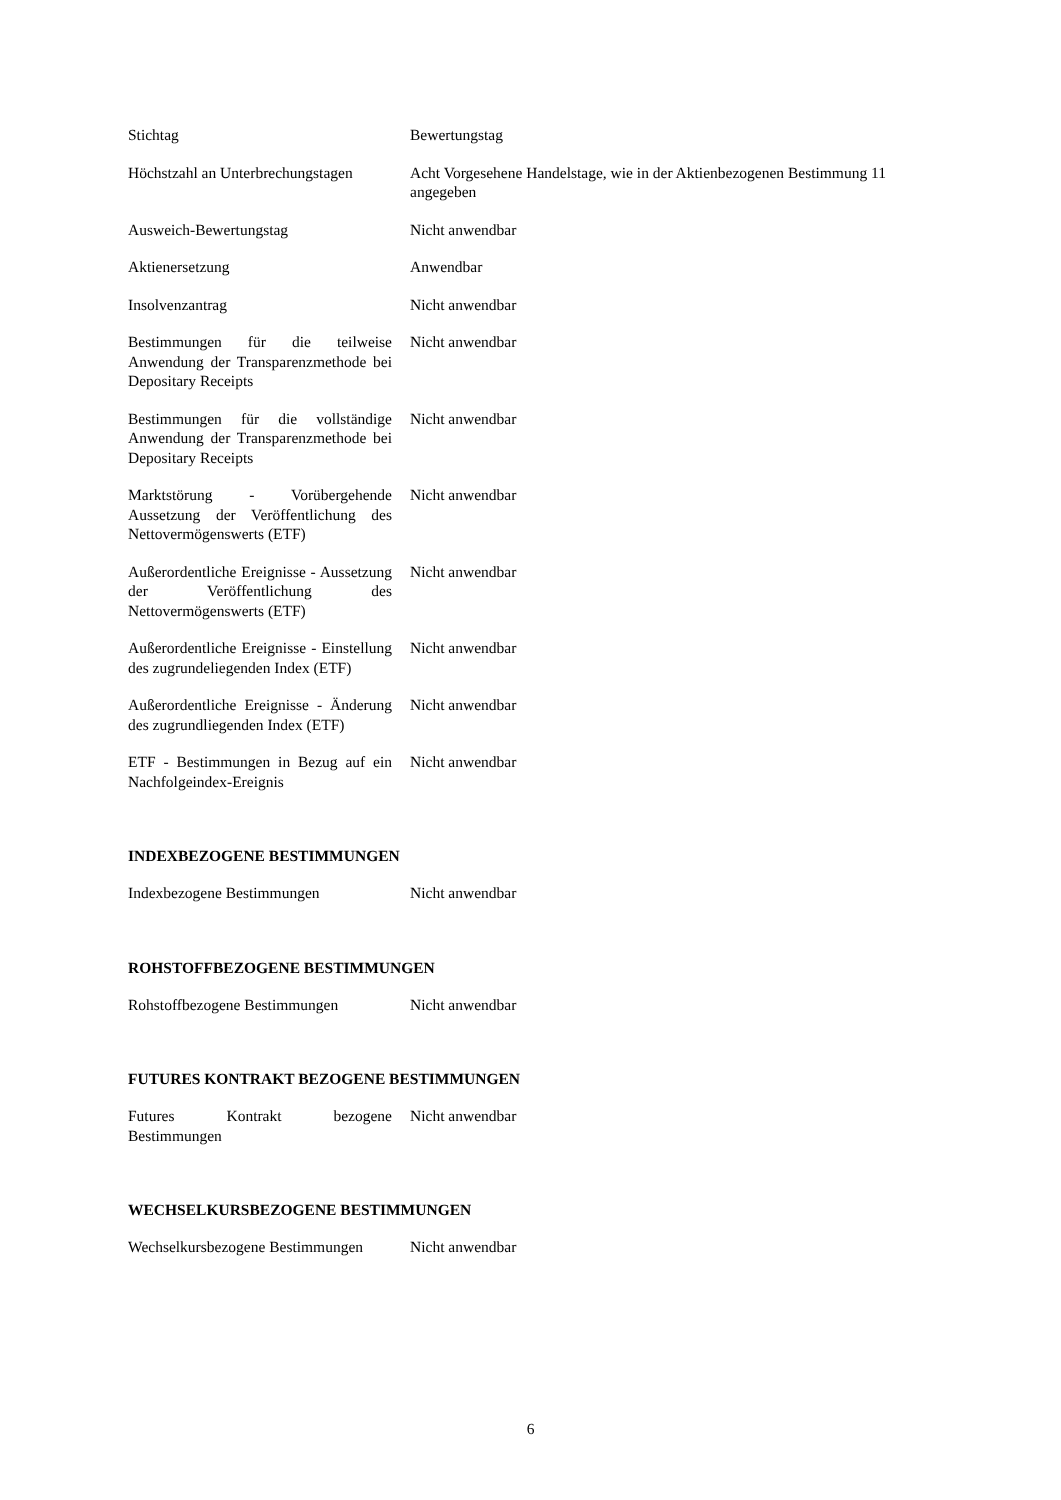| Stichtag | Bewertungstag |
| Höchstzahl an Unterbrechungstagen | Acht Vorgesehene Handelstage, wie in der Aktienbezogenen Bestimmung 11 angegeben |
| Ausweich-Bewertungstag | Nicht anwendbar |
| Aktienersetzung | Anwendbar |
| Insolvenzantrag | Nicht anwendbar |
| Bestimmungen für die teilweise Anwendung der Transparenzmethode bei Depositary Receipts | Nicht anwendbar |
| Bestimmungen für die vollständige Anwendung der Transparenzmethode bei Depositary Receipts | Nicht anwendbar |
| Marktstörung - Vorübergehende Aussetzung der Veröffentlichung des Nettovermögenswerts (ETF) | Nicht anwendbar |
| Außerordentliche Ereignisse - Aussetzung der Veröffentlichung des Nettovermögenswerts (ETF) | Nicht anwendbar |
| Außerordentliche Ereignisse - Einstellung des zugrundeliegenden Index (ETF) | Nicht anwendbar |
| Außerordentliche Ereignisse - Änderung des zugrundliegenden Index (ETF) | Nicht anwendbar |
| ETF - Bestimmungen in Bezug auf ein Nachfolgeindex-Ereignis | Nicht anwendbar |
INDEXBEZOGENE BESTIMMUNGEN
| Indexbezogene Bestimmungen | Nicht anwendbar |
ROHSTOFFBEZOGENE BESTIMMUNGEN
| Rohstoffbezogene Bestimmungen | Nicht anwendbar |
FUTURES KONTRAKT BEZOGENE BESTIMMUNGEN
| Futures Kontrakt bezogene Bestimmungen | Nicht anwendbar |
WECHSELKURSBEZOGENE BESTIMMUNGEN
| Wechselkursbezogene Bestimmungen | Nicht anwendbar |
6